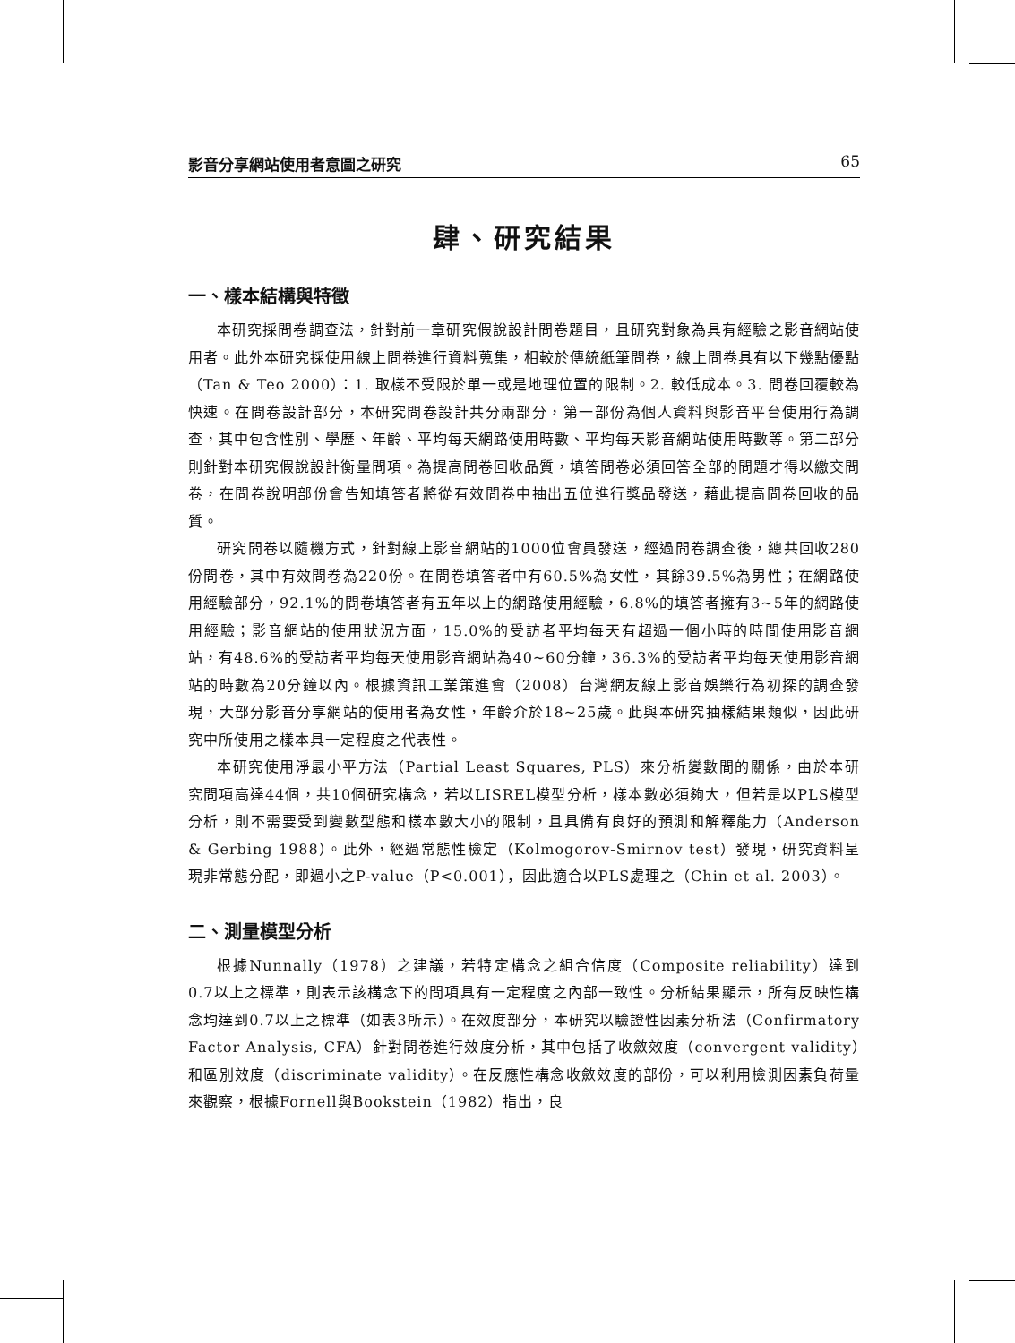影音分享網站使用者意圖之研究 65
肆、研究結果
一、樣本結構與特徵
本研究採問卷調查法，針對前一章研究假說設計問卷題目，且研究對象為具有經驗之影音網站使用者。此外本研究採使用線上問卷進行資料蒐集，相較於傳統紙筆問卷，線上問卷具有以下幾點優點（Tan & Teo 2000）：1. 取樣不受限於單一或是地理位置的限制。2. 較低成本。3. 問卷回覆較為快速。在問卷設計部分，本研究問卷設計共分兩部分，第一部份為個人資料與影音平台使用行為調查，其中包含性別、學歷、年齡、平均每天網路使用時數、平均每天影音網站使用時數等。第二部分則針對本研究假說設計衡量問項。為提高問卷回收品質，填答問卷必須回答全部的問題才得以繳交問卷，在問卷說明部份會告知填答者將從有效問卷中抽出五位進行獎品發送，藉此提高問卷回收的品質。
研究問卷以隨機方式，針對線上影音網站的1000位會員發送，經過問卷調查後，總共回收280份問卷，其中有效問卷為220份。在問卷填答者中有60.5%為女性，其餘39.5%為男性；在網路使用經驗部分，92.1%的問卷填答者有五年以上的網路使用經驗，6.8%的填答者擁有3~5年的網路使用經驗；影音網站的使用狀況方面，15.0%的受訪者平均每天有超過一個小時的時間使用影音網站，有48.6%的受訪者平均每天使用影音網站為40~60分鐘，36.3%的受訪者平均每天使用影音網站的時數為20分鐘以內。根據資訊工業策進會（2008）台灣網友線上影音娛樂行為初探的調查發現，大部分影音分享網站的使用者為女性，年齡介於18~25歲。此與本研究抽樣結果類似，因此研究中所使用之樣本具一定程度之代表性。
本研究使用淨最小平方法（Partial Least Squares, PLS）來分析變數間的關係，由於本研究問項高達44個，共10個研究構念，若以LISREL模型分析，樣本數必須夠大，但若是以PLS模型分析，則不需要受到變數型態和樣本數大小的限制，且具備有良好的預測和解釋能力（Anderson & Gerbing 1988）。此外，經過常態性檢定（Kolmogorov-Smirnov test）發現，研究資料呈現非常態分配，即過小之P-value（P<0.001），因此適合以PLS處理之（Chin et al. 2003）。
二、測量模型分析
根據Nunnally（1978）之建議，若特定構念之組合信度（Composite reliability）達到0.7以上之標準，則表示該構念下的問項具有一定程度之內部一致性。分析結果顯示，所有反映性構念均達到0.7以上之標準（如表3所示）。在效度部分，本研究以驗證性因素分析法（Confirmatory Factor Analysis, CFA）針對問卷進行效度分析，其中包括了收斂效度（convergent validity）和區別效度（discriminate validity）。在反應性構念收斂效度的部份，可以利用檢測因素負荷量來觀察，根據Fornell與Bookstein（1982）指出，良